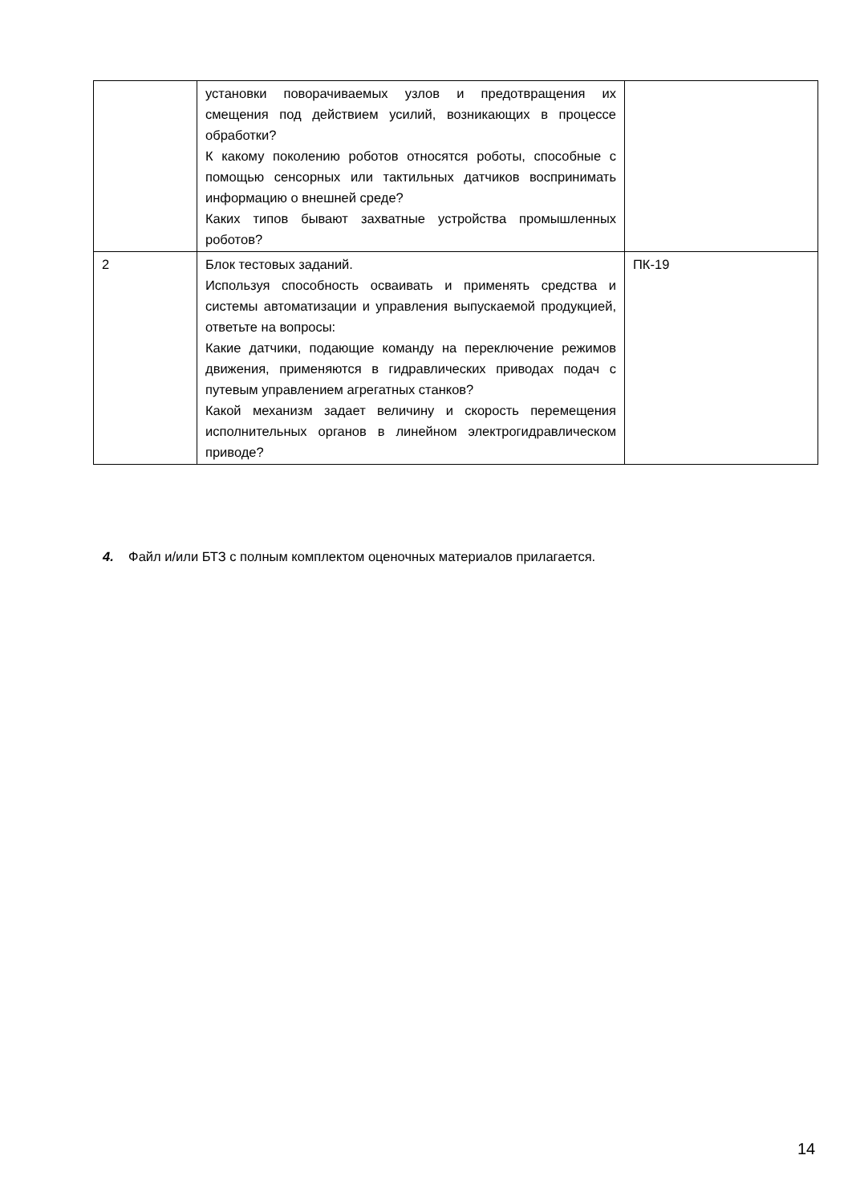| | установки поворачиваемых узлов и предотвращения их смещения под действием усилий, возникающих в процессе обработки? К какому поколению роботов относятся роботы, способные с помощью сенсорных или тактильных датчиков воспринимать информацию о внешней среде? Каких типов бывают захватные устройства промышленных роботов? | |
| 2 | Блок тестовых заданий. Используя способность осваивать и применять средства и системы автоматизации и управления выпускаемой продукцией, ответьте на вопросы: Какие датчики, подающие команду на переключение режимов движения, применяются в гидравлических приводах подач с путевым управлением агрегатных станков? Какой механизм задает величину и скорость перемещения исполнительных органов в линейном электрогидравлическом приводе? | ПК-19 |
4. Файл и/или БТЗ с полным комплектом оценочных материалов прилагается.
14